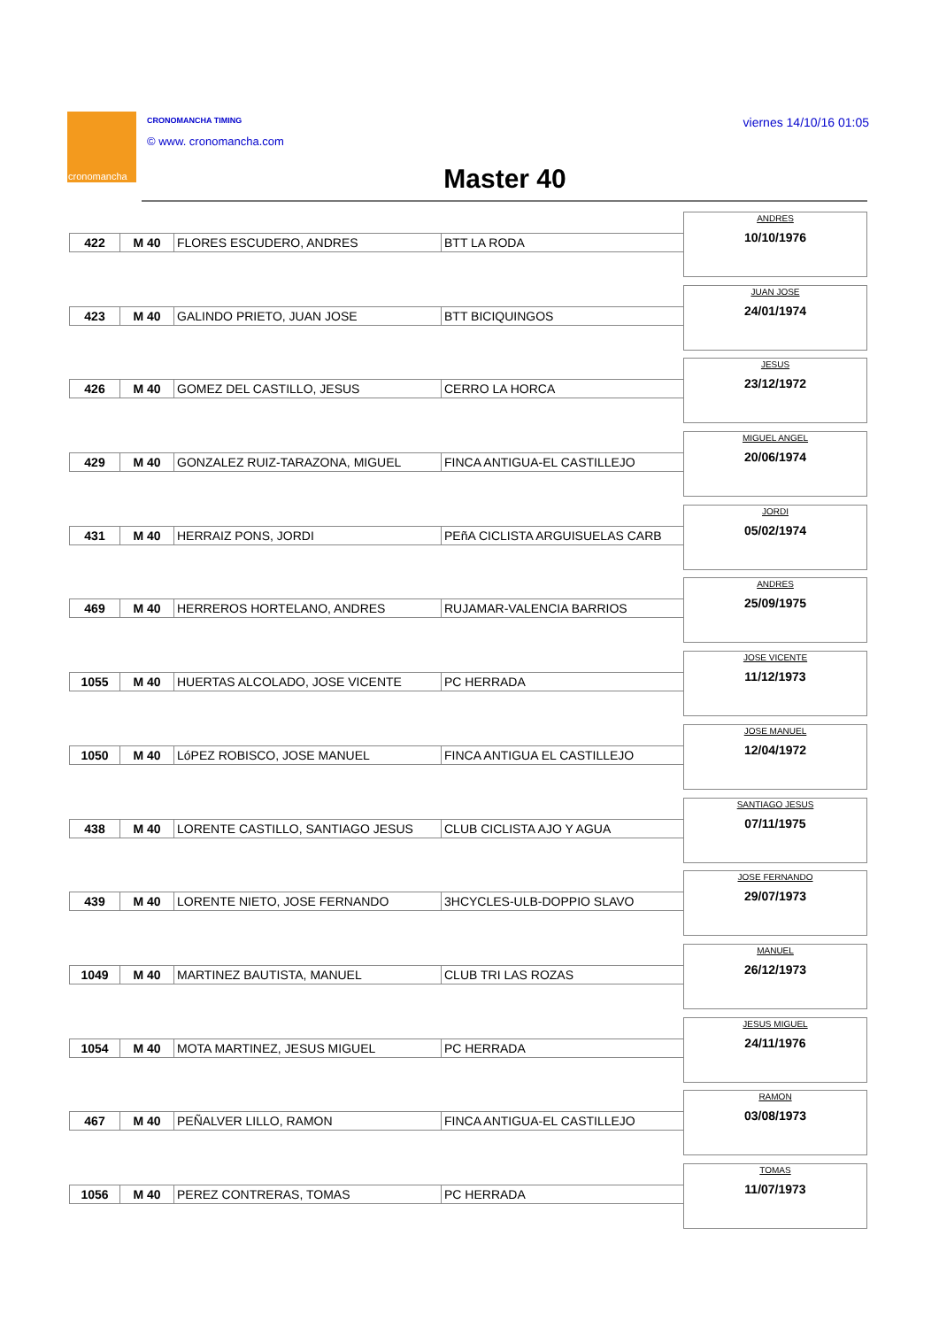cronomancha CRONOMANCHA TIMING
© www. cronomancha.com
viernes 14/10/16 01:05
Master 40
| 422 | M 40 | FLORES ESCUDERO, ANDRES | BTT LA RODA |
ANDRES
10/10/1976
| 423 | M 40 | GALINDO PRIETO, JUAN JOSE | BTT BICIQUINGOS |
JUAN JOSE
24/01/1974
| 426 | M 40 | GOMEZ DEL CASTILLO, JESUS | CERRO LA HORCA |
JESUS
23/12/1972
| 429 | M 40 | GONZALEZ RUIZ-TARAZONA, MIGUEL | FINCA ANTIGUA-EL CASTILLEJO |
MIGUEL ANGEL
20/06/1974
| 431 | M 40 | HERRAIZ PONS, JORDI | PEñA CICLISTA ARGUISUELAS CARB |
JORDI
05/02/1974
| 469 | M 40 | HERREROS HORTELANO, ANDRES | RUJAMAR-VALENCIA BARRIOS |
ANDRES
25/09/1975
| 1055 | M 40 | HUERTAS ALCOLADO, JOSE VICENTE | PC HERRADA |
JOSE VICENTE
11/12/1973
| 1050 | M 40 | LóPEZ ROBISCO, JOSE MANUEL | FINCA ANTIGUA EL CASTILLEJO |
JOSE MANUEL
12/04/1972
| 438 | M 40 | LORENTE CASTILLO, SANTIAGO JESUS | CLUB CICLISTA AJO Y AGUA |
SANTIAGO JESUS
07/11/1975
| 439 | M 40 | LORENTE NIETO, JOSE FERNANDO | 3HCYCLES-ULB-DOPPIO SLAVO |
JOSE FERNANDO
29/07/1973
| 1049 | M 40 | MARTINEZ BAUTISTA, MANUEL | CLUB TRI LAS ROZAS |
MANUEL
26/12/1973
| 1054 | M 40 | MOTA MARTINEZ, JESUS MIGUEL | PC HERRADA |
JESUS MIGUEL
24/11/1976
| 467 | M 40 | PEÑALVER LILLO, RAMON | FINCA ANTIGUA-EL CASTILLEJO |
RAMON
03/08/1973
| 1056 | M 40 | PEREZ CONTRERAS, TOMAS | PC HERRADA |
TOMAS
11/07/1973